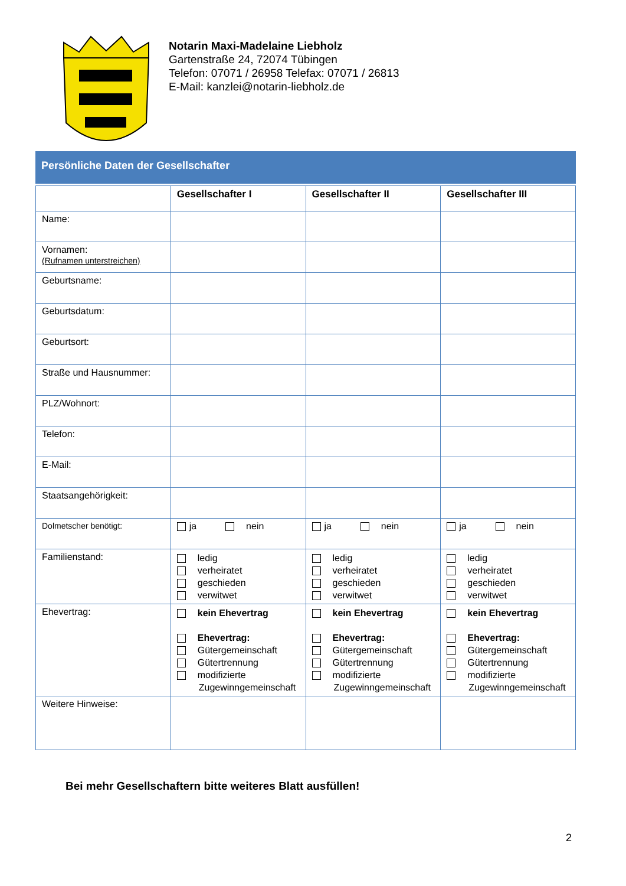Notarin Maxi-Madelaine Liebholz
Gartenstraße 24, 72074 Tübingen
Telefon: 07071 / 26958 Telefax: 07071 / 26813
E-Mail: kanzlei@notarin-liebholz.de
Persönliche Daten der Gesellschafter
| | Gesellschafter I | Gesellschafter II | Gesellschafter III |
| --- | --- | --- | --- |
| Name: | | | |
| Vornamen: (Rufnamen unterstreichen) | | | |
| Geburtsname: | | | |
| Geburtsdatum: | | | |
| Geburtsort: | | | |
| Straße und Hausnummer: | | | |
| PLZ/Wohnort: | | | |
| Telefon: | | | |
| E-Mail: | | | |
| Staatsangehörigkeit: | | | |
| Dolmetscher benötigt: | ja nein | ja nein | ja nein |
| Familienstand: | ledig verheiratet geschieden verwitwet | ledig verheiratet geschieden verwitwet | ledig verheiratet geschieden verwitwet |
| Ehevertrag: | kein Ehevertrag Ehevertrag: Gütergemeinschaft Gütertrennung modifizierte Zugewinngemeinschaft | kein Ehevertrag Ehevertrag: Gütergemeinschaft Gütertrennung modifizierte Zugewinngemeinschaft | kein Ehevertrag Ehevertrag: Gütergemeinschaft Gütertrennung modifizierte Zugewinngemeinschaft |
| Weitere Hinweise: | | | |
Bei mehr Gesellschaftern bitte weiteres Blatt ausfüllen!
2